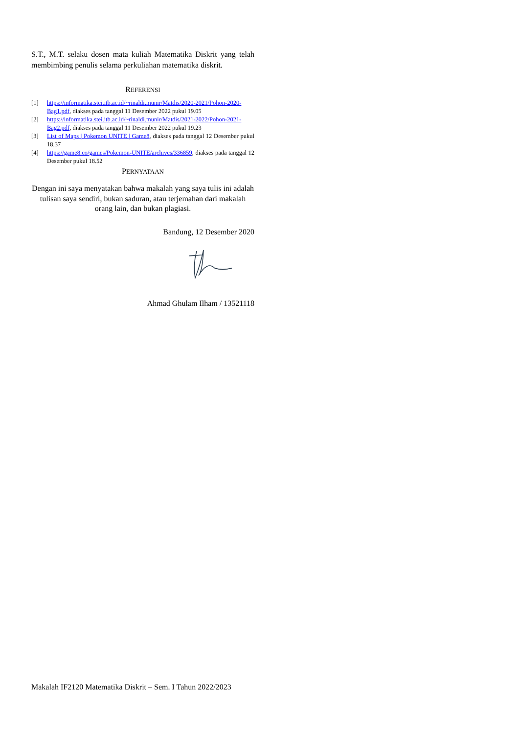S.T., M.T. selaku dosen mata kuliah Matematika Diskrit yang telah membimbing penulis selama perkuliahan matematika diskrit.
REFERENSI
[1] https://informatika.stei.itb.ac.id/~rinaldi.munir/Matdis/2020-2021/Pohon-2020-Bag1.pdf, diakses pada tanggal 11 Desember 2022 pukul 19.05
[2] https://informatika.stei.itb.ac.id/~rinaldi.munir/Matdis/2021-2022/Pohon-2021-Bag2.pdf, diakses pada tanggal 11 Desember 2022 pukul 19.23
[3] List of Maps | Pokemon UNITE | Game8, diakses pada tanggal 12 Desember pukul 18.37
[4] https://game8.co/games/Pokemon-UNITE/archives/336859, diakses pada tanggal 12 Desember pukul 18.52
PERNYATAAN
Dengan ini saya menyatakan bahwa makalah yang saya tulis ini adalah tulisan saya sendiri, bukan saduran, atau terjemahan dari makalah orang lain, dan bukan plagiasi.
Bandung, 12 Desember 2020
Ahmad Ghulam Ilham / 13521118
Makalah IF2120 Matematika Diskrit – Sem. I Tahun 2022/2023